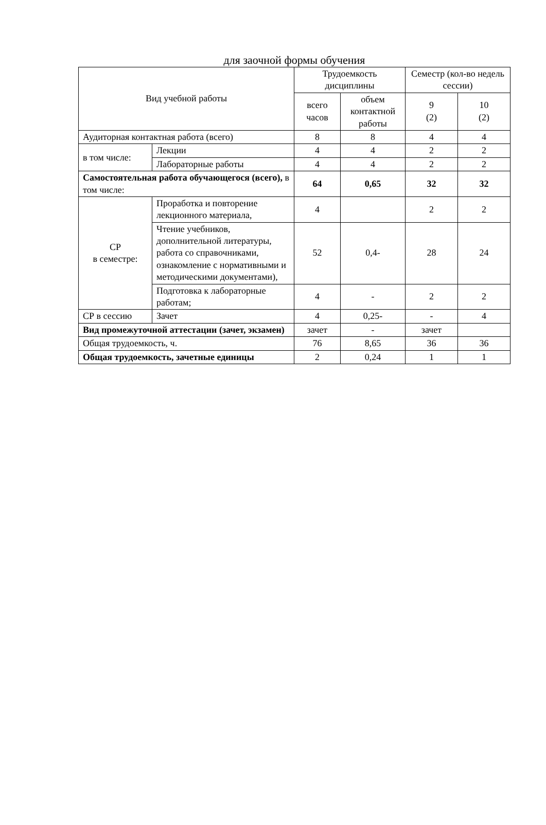для заочной формы обучения
| Вид учебной работы | | Трудоемкость дисциплины | | Семестр (кол-во недель сессии) | |
| --- | --- | --- | --- | --- | --- |
| | | всего часов | объем контактной работы | 9 (2) | 10 (2) |
| Аудиторная контактная работа (всего) | | 8 | 8 | 4 | 4 |
| в том числе: | Лекции | 4 | 4 | 2 | 2 |
| | Лабораторные работы | 4 | 4 | 2 | 2 |
| Самостоятельная работа обучающегося (всего), в том числе: | | 64 | 0,65 | 32 | 32 |
| СР в семестре: | Проработка и повторение лекционного материала, | 4 | | 2 | 2 |
| | Чтение учебников, дополнительной литературы, работа со справочниками, ознакомление с нормативными и методическими документами), | 52 | 0,4- | 28 | 24 |
| | Подготовка к лабораторные работам; | 4 | - | 2 | 2 |
| СР в сессию | Зачет | 4 | 0,25- | - | 4 |
| Вид промежуточной аттестации (зачет, экзамен) | | зачет | - | зачет | |
| Общая трудоемкость, ч. | | 76 | 8,65 | 36 | 36 |
| Общая трудоемкость, зачетные единицы | | 2 | 0,24 | 1 | 1 |